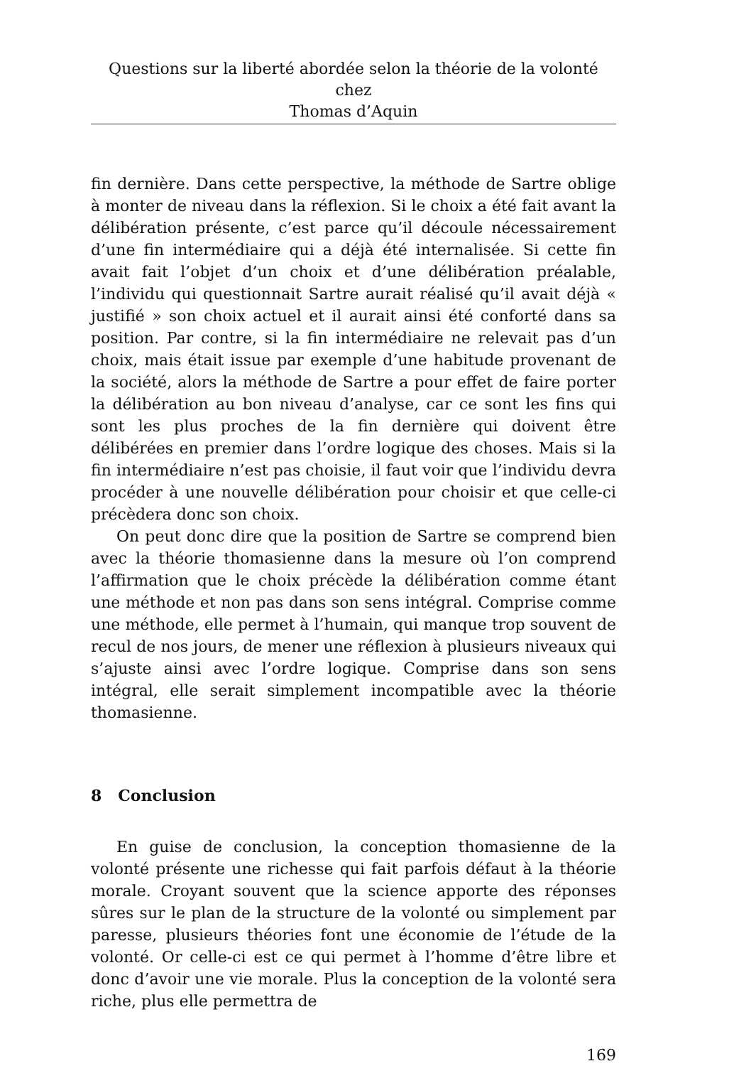Questions sur la liberté abordée selon la théorie de la volonté chez
Thomas d’Aquin
fin dernière. Dans cette perspective, la méthode de Sartre oblige à monter de niveau dans la réflexion. Si le choix a été fait avant la délibération présente, c’est parce qu’il découle nécessairement d’une fin intermédiaire qui a déjà été internalisée. Si cette fin avait fait l’objet d’un choix et d’une délibération préalable, l’individu qui questionnait Sartre aurait réalisé qu’il avait déjà « justifié » son choix actuel et il aurait ainsi été conforté dans sa position. Par contre, si la fin intermédiaire ne relevait pas d’un choix, mais était issue par exemple d’une habitude provenant de la société, alors la méthode de Sartre a pour effet de faire porter la délibération au bon niveau d’analyse, car ce sont les fins qui sont les plus proches de la fin dernière qui doivent être délibérées en premier dans l’ordre logique des choses. Mais si la fin intermédiaire n’est pas choisie, il faut voir que l’individu devra procéder à une nouvelle délibération pour choisir et que celle-ci précèdera donc son choix.
On peut donc dire que la position de Sartre se comprend bien avec la théorie thomasienne dans la mesure où l’on comprend l’affirmation que le choix précède la délibération comme étant une méthode et non pas dans son sens intégral. Comprise comme une méthode, elle permet à l’humain, qui manque trop souvent de recul de nos jours, de mener une réflexion à plusieurs niveaux qui s’ajuste ainsi avec l’ordre logique. Comprise dans son sens intégral, elle serait simplement incompatible avec la théorie thomasienne.
8 Conclusion
En guise de conclusion, la conception thomasienne de la volonté présente une richesse qui fait parfois défaut à la théorie morale. Croyant souvent que la science apporte des réponses sûres sur le plan de la structure de la volonté ou simplement par paresse, plusieurs théories font une économie de l’étude de la volonté. Or celle-ci est ce qui permet à l’homme d’être libre et donc d’avoir une vie morale. Plus la conception de la volonté sera riche, plus elle permettra de
169